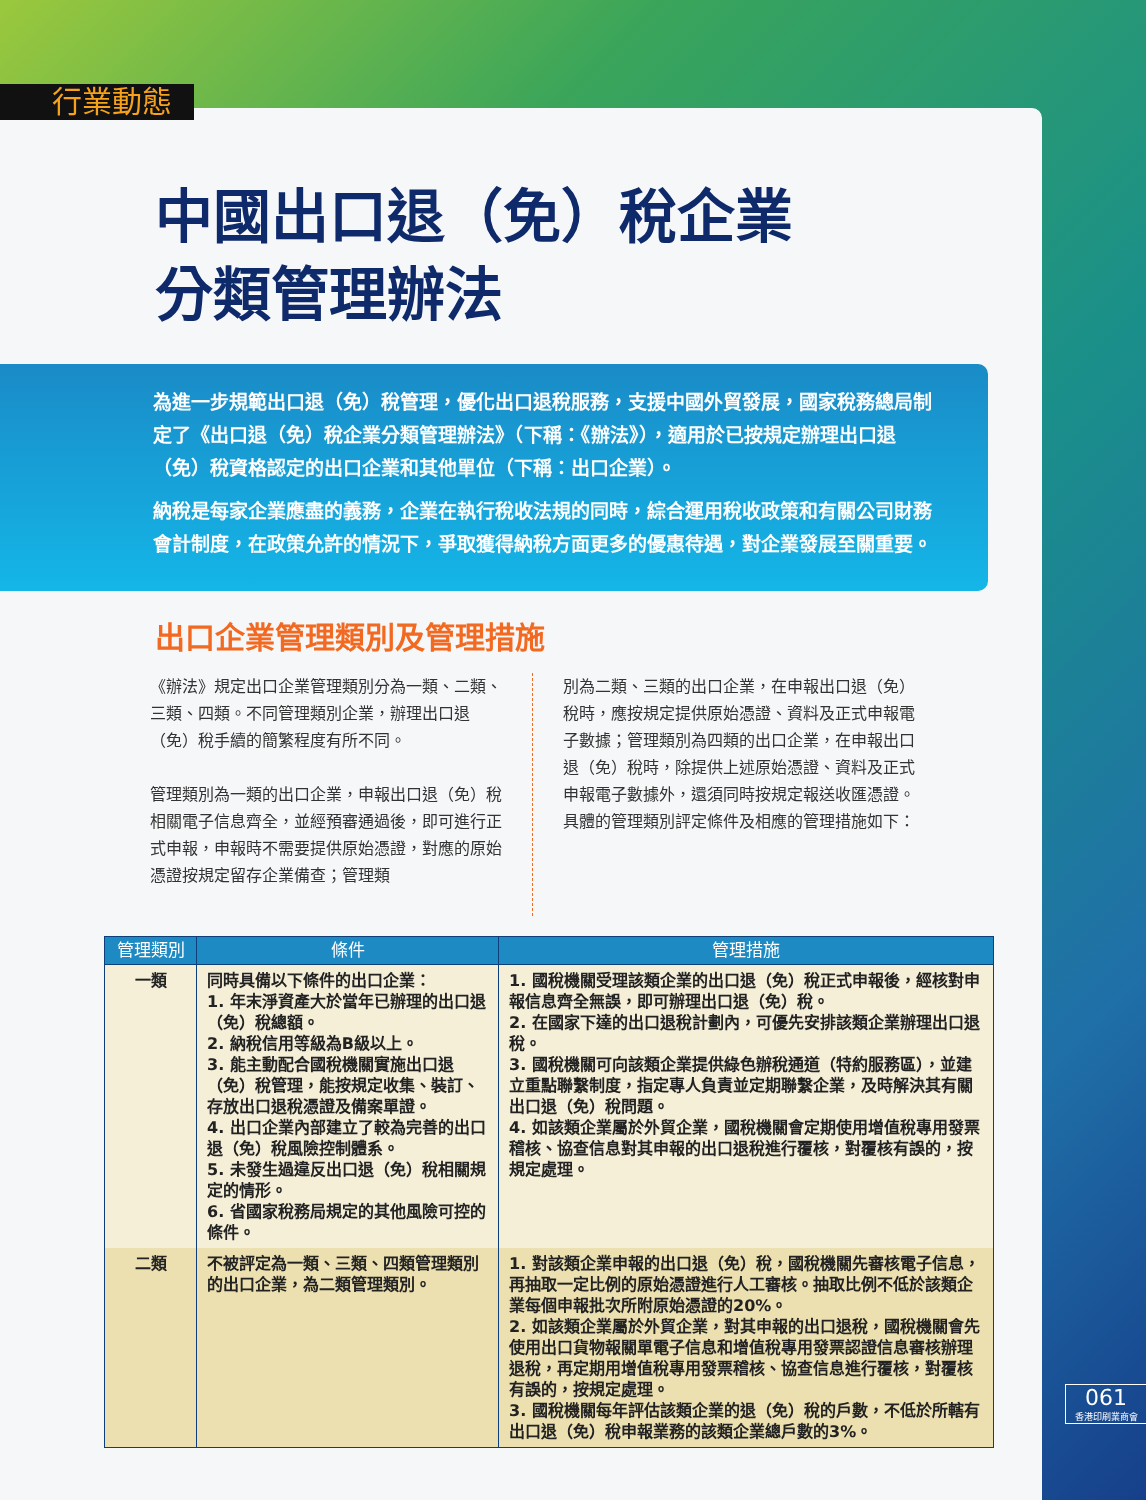行業動態
中國出口退（免）稅企業
分類管理辦法
為進一步規範出口退（免）稅管理，優化出口退稅服務，支援中國外貿發展，國家稅務總局制定了《出口退（免）稅企業分類管理辦法》（下稱：《辦法》），適用於已按規定辦理出口退（免）稅資格認定的出口企業和其他單位（下稱：出口企業）。
納稅是每家企業應盡的義務，企業在執行稅收法規的同時，綜合運用稅收政策和有關公司財務會計制度，在政策允許的情況下，爭取獲得納稅方面更多的優惠待遇，對企業發展至關重要。
出口企業管理類別及管理措施
《辦法》規定出口企業管理類別分為一類、二類、三類、四類。不同管理類別企業，辦理出口退（免）稅手續的簡繁程度有所不同。
管理類別為一類的出口企業，申報出口退（免）稅相關電子信息齊全，並經預審通過後，即可進行正式申報，申報時不需要提供原始憑證，對應的原始憑證按規定留存企業備查；管理類
別為二類、三類的出口企業，在申報出口退（免）稅時，應按規定提供原始憑證、資料及正式申報電子數據；管理類別為四類的出口企業，在申報出口退（免）稅時，除提供上述原始憑證、資料及正式申報電子數據外，還須同時按規定報送收匯憑證。具體的管理類別評定條件及相應的管理措施如下：
| 管理類別 | 條件 | 管理措施 |
| --- | --- | --- |
| 一類 | 同時具備以下條件的出口企業： 1. 年末淨資產大於當年已辦理的出口退（免）稅總額。 2. 納稅信用等級為B級以上。 3. 能主動配合國稅機關實施出口退（免）稅管理，能按規定收集、裝訂、存放出口退稅憑證及備案單證。 4. 出口企業內部建立了較為完善的出口退（免）稅風險控制體系。 5. 未發生過違反出口退（免）稅相關規定的情形。 6. 省國家稅務局規定的其他風險可控的條件。 | 1. 國稅機關受理該類企業的出口退（免）稅正式申報後，經核對申報信息齊全無誤，即可辦理出口退（免）稅。 2. 在國家下達的出口退稅計劃內，可優先安排該類企業辦理出口退稅。 3. 國稅機關可向該類企業提供綠色辦稅通道（特約服務區），並建立重點聯繫制度，指定專人負責並定期聯繫企業，及時解決其有關出口退（免）稅問題。 4. 如該類企業屬於外貿企業，國稅機關會定期使用增值稅專用發票稽核、協查信息對其申報的出口退稅進行覆核，對覆核有誤的，按規定處理。 |
| 二類 | 不被評定為一類、三類、四類管理類別的出口企業，為二類管理類別。 | 1. 對該類企業申報的出口退（免）稅，國稅機關先審核電子信息，再抽取一定比例的原始憑證進行人工審核。抽取比例不低於該類企業每個申報批次所附原始憑證的20%。 2. 如該類企業屬於外貿企業，對其申報的出口退稅，國稅機關會先使用出口貨物報關單電子信息和增值稅專用發票認證信息審核辦理退稅，再定期用增值稅專用發票稽核、協查信息進行覆核，對覆核有誤的，按規定處理。 3. 國稅機關每年評估該類企業的退（免）稅的戶數，不低於所轄有出口退（免）稅申報業務的該類企業總戶數的3%。 |
061
香港印刷業商會